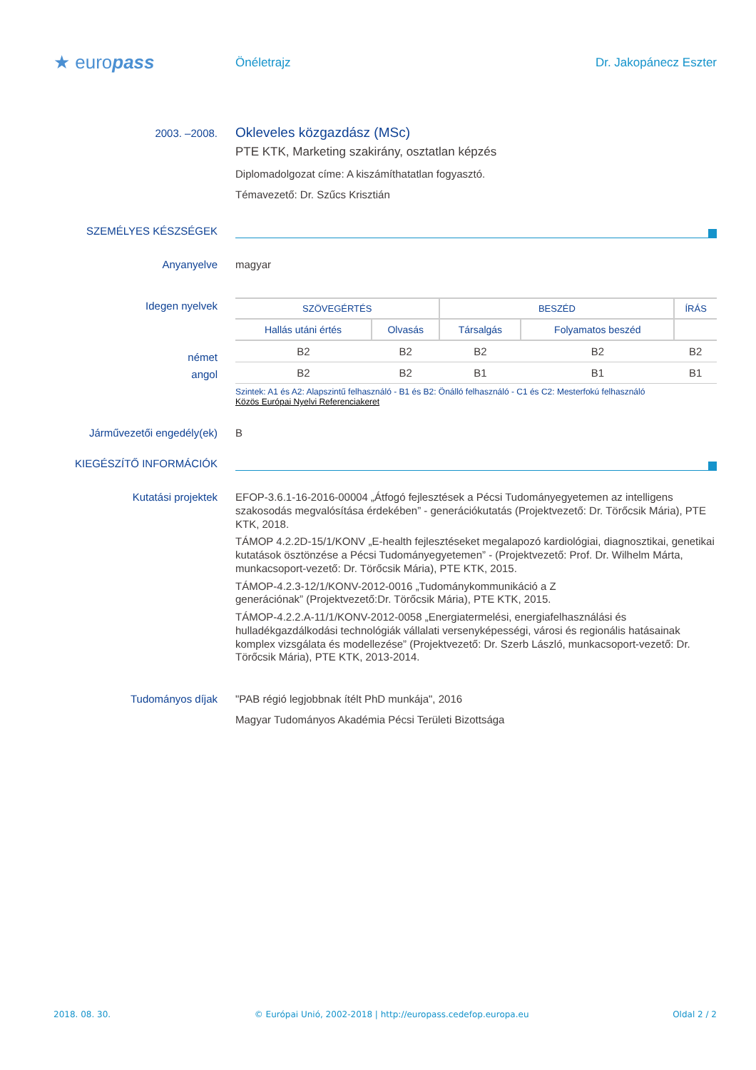★ europass
Önéletrajz Dr. Jakopánecz Eszter
2003. –2008.
Okleveles közgazdász (MSc)
PTE KTK, Marketing szakirány, osztatlan képzés
Diplomadolgozat címe: A kiszámíthatatlan fogyasztó.
Témavezető: Dr. Szűcs Krisztián
SZEMÉLYES KÉSZSÉGEK
Anyanyelve magyar
Idegen nyelvek
német
angol
| SZÖVEGÉRTÉS | | BESZÉD | | ÍRÁS |
| --- | --- | --- | --- | --- |
| Hallás utáni értés | Olvasás | Társalgás | Folyamatos beszéd | |
| B2 | B2 | B2 | B2 | B2 |
| B2 | B2 | B1 | B1 | B1 |
Szintek: A1 és A2: Alapszintű felhasználó - B1 és B2: Önálló felhasználó - C1 és C2: Mesterfokú felhasználó
Közös Európai Nyelvi Referenciakeret
Járművezetői engedély(ek) B
KIEGÉSZÍTŐ INFORMÁCIÓK
Kutatási projektek
EFOP-3.6.1-16-2016-00004 „Átfogó fejlesztések a Pécsi Tudományegyetemen az intelligens szakosodás megvalósítása érdekében” - generációkutatás (Projektvezető: Dr. Törőcsik Mária), PTE KTK, 2018.
TÁMOP 4.2.2D-15/1/KONV „E-health fejlesztéseket megalapozó kardiológiai, diagnosztikai, genetikai kutatások ösztönzése a Pécsi Tudományegyetemen” - (Projektvezető: Prof. Dr. Wilhelm Márta, munkacsoport-vezető: Dr. Törőcsik Mária), PTE KTK, 2015.
TÁMOP-4.2.3-12/1/KONV-2012-0016 „Tudománykommunikáció a Z
generációnak” (Projektvezető:Dr. Törőcsik Mária), PTE KTK, 2015.
TÁMOP-4.2.2.A-11/1/KONV-2012-0058 „Energiatermelési, energiafelhasználási és hulladékgazdálkodási technológiák vállalati versenyképességi, városi és regionális hatásainak komplex vizsgálata és modellezése” (Projektvezető: Dr. Szerb László, munkacsoport-vezető: Dr. Törőcsik Mária), PTE KTK, 2013-2014.
Tudományos díjak "PAB régió legjobbnak ítélt PhD munkája", 2016
Magyar Tudományos Akadémia Pécsi Területi Bizottsága
2018. 08. 30. © Európai Unió, 2002-2018 | http://europass.cedefop.europa.eu Oldal 2 / 2